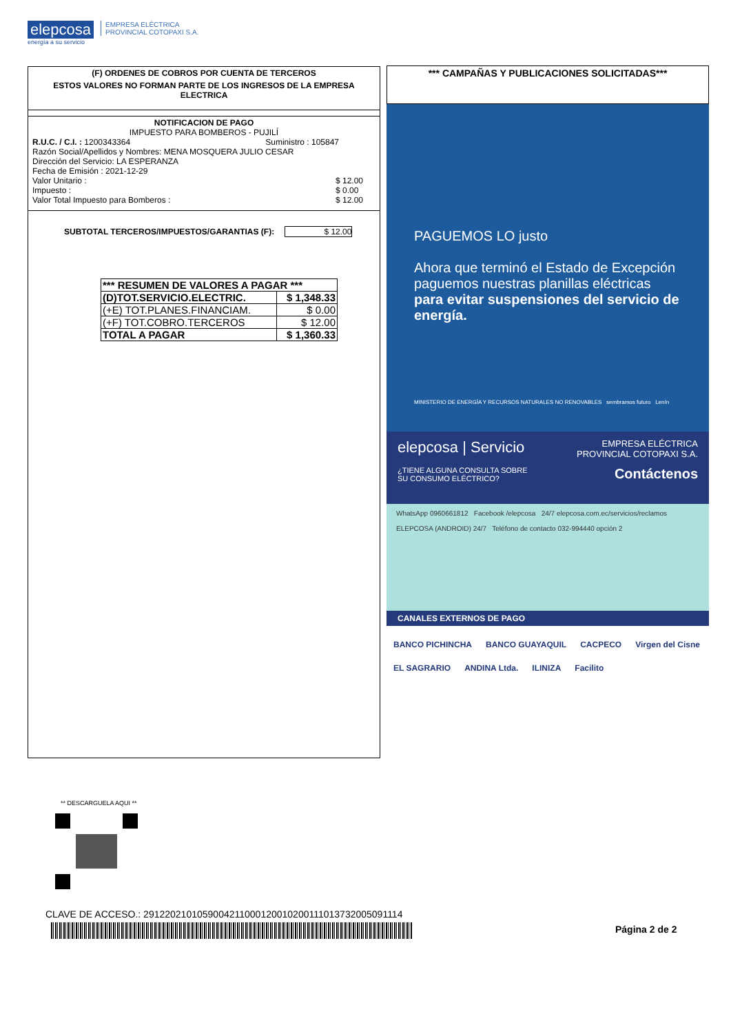elepcosa
energía a su servicio
EMPRESA ELÉCTRICA
PROVINCIAL COTOPAXI S.A.
(F) ORDENES DE COBROS POR CUENTA DE TERCEROS
ESTOS VALORES NO FORMAN PARTE DE LOS INGRESOS DE LA EMPRESA ELECTRICA
NOTIFICACION DE PAGO
IMPUESTO PARA BOMBEROS - PUJILÍ
R.U.C. / C.I. : 1200343364 Suministro : 105847
Razón Social/Apellidos y Nombres: MENA MOSQUERA JULIO CESAR
Dirección del Servicio: LA ESPERANZA
Fecha de Emisión : 2021-12-29
Valor Unitario : $ 12.00
Impuesto : $ 0.00
Valor Total Impuesto para Bomberos : $ 12.00
SUBTOTAL TERCEROS/IMPUESTOS/GARANTIAS (F): $ 12.00
| *** RESUMEN DE VALORES A PAGAR *** | |
| (D)TOT.SERVICIO.ELECTRIC. | $ 1,348.33 |
| (+E) TOT.PLANES.FINANCIAM. | $ 0.00 |
| (+F) TOT.COBRO.TERCEROS | $ 12.00 |
| TOTAL A PAGAR | $ 1,360.33 |
*** CAMPAÑAS Y PUBLICACIONES SOLICITADAS***
PAGUEMOS LO justo
Ahora que terminó el Estado de Excepción paguemos nuestras planillas eléctricas para evitar suspensiones del servicio de energía.
MINISTERIO DE ENERGÍA Y RECURSOS NATURALES NO RENOVABLES sembramos futuro Lenín
elepcosa | Servicio EMPRESA ELÉCTRICA
PROVINCIAL COTOPAXI S.A.
¿TIENE ALGUNA CONSULTA SOBRE
SU CONSUMO ELÉCTRICO? Contáctenos
WhatsApp 0960661812 Facebook /elepcosa 24/7 elepcosa.com.ec/servicios/reclamos
ELEPCOSA (ANDROID) 24/7 Teléfono de contacto 032-994440 opción 2
CANALES EXTERNOS DE PAGO
BANCO PICHINCHA BANCO GUAYAQUIL CACPECO Virgen del Cisne EL SAGRARIO ANDINA Ltda. ILINIZA Facilito
** DESCARGUELA AQUI **
CLAVE DE ACCESO.: 2912202101059004211000120010200111013732005091114
Página 2 de 2